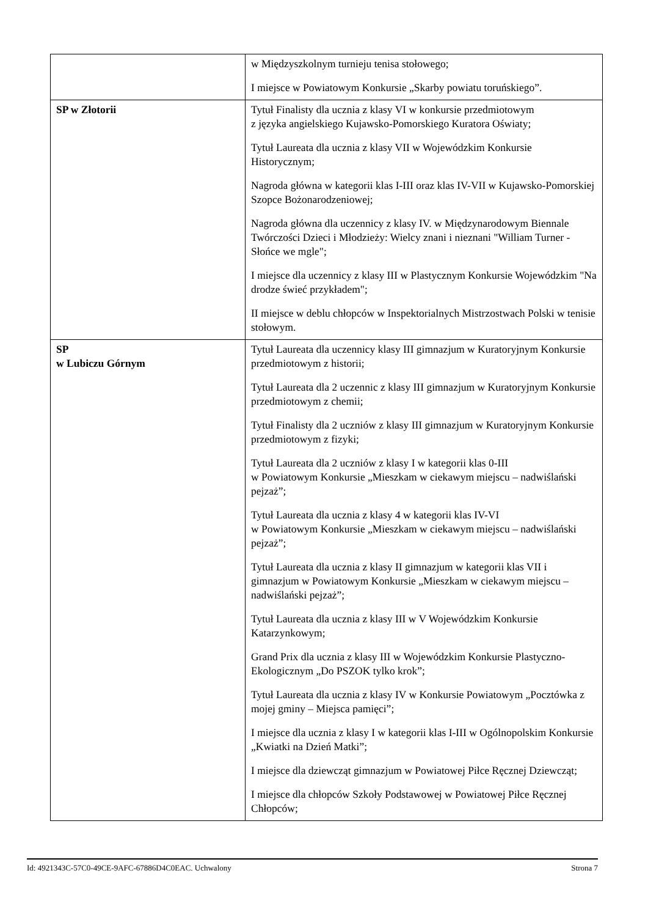| | w Międzyszkolnym turnieju tenisa stołowego; I miejsce w Powiatowym Konkursie „Skarby powiatu toruńskiego”. |
| SP w Złotorii | Tytuł Finalisty dla ucznia z klasy VI w konkursie przedmiotowym z języka angielskiego Kujawsko-Pomorskiego Kuratora Oświaty; Tytuł Laureata dla ucznia z klasy VII w Wojewódzkim Konkursie Historycznym; Nagroda główna w kategorii klas I-III oraz klas IV-VII w Kujawsko-Pomorskiej Szopce Bożonarodzeniowej; Nagroda główna dla uczennicy z klasy IV. w Międzynarodowym Biennale Twórczości Dzieci i Młodzieży: Wielcy znani i nieznani "William Turner - Słońce we mgle"; I miejsce dla uczennicy z klasy III w Plastycznym Konkursie Wojewódzkim "Na drodze świeć przykładem"; II miejsce w deblu chłopców w Inspektorialnych Mistrzostwach Polski w tenisie stołowym. |
| SP w Lubiczu Górnym | Tytuł Laureata dla uczennicy klasy III gimnazjum w Kuratoryjnym Konkursie przedmiotowym z historii; Tytuł Laureata dla 2 uczennic z klasy III gimnazjum w Kuratoryjnym Konkursie przedmiotowym z chemii; Tytuł Finalisty dla 2 uczniów z klasy III gimnazjum w Kuratoryjnym Konkursie przedmiotowym z fizyki; Tytuł Laureata dla 2 uczniów z klasy I w kategorii klas 0-III w Powiatowym Konkursie „Mieszkam w ciekawym miejscu – nadwiślański pejzaż”; Tytuł Laureata dla ucznia z klasy 4 w kategorii klas IV-VI w Powiatowym Konkursie „Mieszkam w ciekawym miejscu – nadwiślański pejzaż”; Tytuł Laureata dla ucznia z klasy II gimnazjum w kategorii klas VII i gimnazjum w Powiatowym Konkursie „Mieszkam w ciekawym miejscu – nadwiślański pejzaż”; Tytuł Laureata dla ucznia z klasy III w V Wojewódzkim Konkursie Katarzynkowym; Grand Prix dla ucznia z klasy III w Wojewódzkim Konkursie Plastyczno-Ekologicznym „Do PSZOK tylko krok”; Tytuł Laureata dla ucznia z klasy IV w Konkursie Powiatowym „Pocztówka z mojej gminy – Miejsca pamięci”; I miejsce dla ucznia z klasy I w kategorii klas I-III w Ogólnopolskim Konkursie „Kwiatki na Dzień Matki”; I miejsce dla dziewcząt gimnazjum w Powiatowej Piłce Ręcznej Dziewcząt; I miejsce dla chłopców Szkoły Podstawowej w Powiatowej Piłce Ręcznej Chłopców; |
Id: 4921343C-57C0-49CE-9AFC-67886D4C0EAC. Uchwalony Strona 7